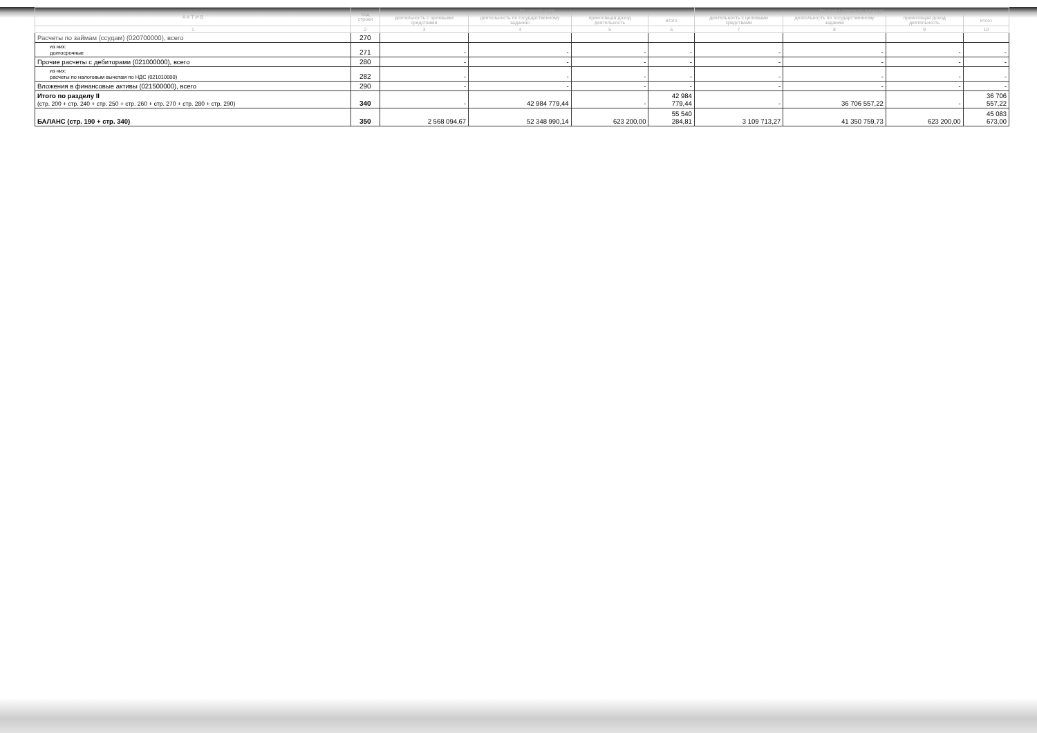| А К Т И В | Код строки | На начало года | | | | На конец отчетного периода | | | |
| --- | --- | --- | --- | --- | --- | --- | --- | --- | --- |
| | | деятельность с целевыми средствами | деятельность по государственному заданию | приносящая доход деятельность | итого | деятельность с целевыми средствами | деятельность по государственному заданию | приносящая доход деятельность | итого |
| 1 | 2 | 3 | 4 | 5 | 6 | 7 | 8 | 9 | 10 |
| Расчеты по займам (ссудам) (020700000), всего | 270 | | | | | | | | |
| из них: долгосрочные | 271 | - | - | - | - | - | - | - | - |
| Прочие расчеты с дебиторами (021000000), всего | 280 | - | - | - | - | - | - | - | - |
| из них: расчеты по налоговым вычетам по НДС (021010000) | 282 | - | - | - | - | - | - | - | - |
| Вложения в финансовые активы (021500000), всего | 290 | - | - | - | - | - | - | - | - |
| Итого по разделу II (стр. 200 + стр. 240 + стр. 250 + стр. 260 + стр. 270 + стр. 280 + стр. 290) | 340 | - | 42 984 779,44 | - | 42 984 779,44 | - | 36 706 557,22 | - | 36 706 557,22 |
| БАЛАНС (стр. 190 + стр. 340) | 350 | 2 568 094,67 | 52 348 990,14 | 623 200,00 | 55 540 284,81 | 3 109 713,27 | 41 350 759,73 | 623 200,00 | 45 083 673,00 |